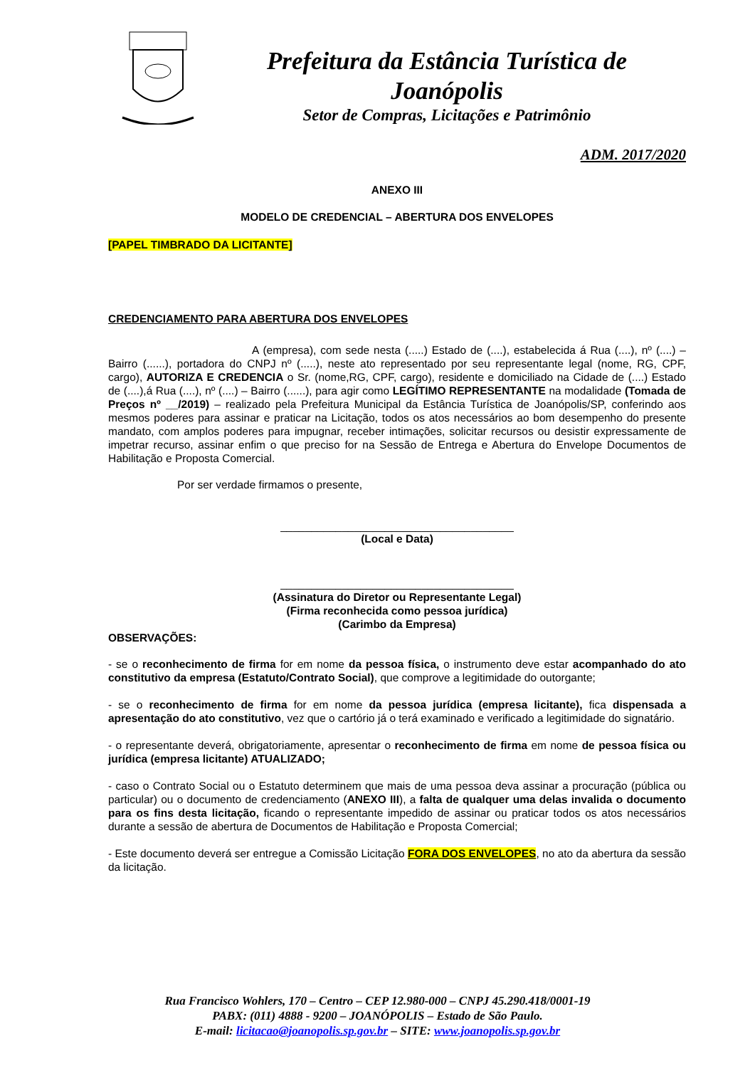Prefeitura da Estância Turística de Joanópolis
Setor de Compras, Licitações e Patrimônio
ADM. 2017/2020
ANEXO III
MODELO DE CREDENCIAL – ABERTURA DOS ENVELOPES
[PAPEL TIMBRADO DA LICITANTE]
CREDENCIAMENTO PARA ABERTURA DOS ENVELOPES
A (empresa), com sede nesta (.....) Estado de (....), estabelecida á Rua (....), nº (....) – Bairro (......), portadora do CNPJ nº (.....), neste ato representado por seu representante legal (nome, RG, CPF, cargo), AUTORIZA E CREDENCIA o Sr. (nome,RG, CPF, cargo), residente e domiciliado na Cidade de (....) Estado de (....),á Rua (....), nº (....) – Bairro (......), para agir como LEGÍTIMO REPRESENTANTE na modalidade (Tomada de Preços nº __/2019) – realizado pela Prefeitura Municipal da Estância Turística de Joanópolis/SP, conferindo aos mesmos poderes para assinar e praticar na Licitação, todos os atos necessários ao bom desempenho do presente mandato, com amplos poderes para impugnar, receber intimações, solicitar recursos ou desistir expressamente de impetrar recurso, assinar enfim o que preciso for na Sessão de Entrega e Abertura do Envelope Documentos de Habilitação e Proposta Comercial.
Por ser verdade firmamos o presente,
______________________________________
(Local e Data)
______________________________________
(Assinatura do Diretor ou Representante Legal)
(Firma reconhecida como pessoa jurídica)
(Carimbo da Empresa)
OBSERVAÇÕES:
- se o reconhecimento de firma for em nome da pessoa física, o instrumento deve estar acompanhado do ato constitutivo da empresa (Estatuto/Contrato Social), que comprove a legitimidade do outorgante;
- se o reconhecimento de firma for em nome da pessoa jurídica (empresa licitante), fica dispensada a apresentação do ato constitutivo, vez que o cartório já o terá examinado e verificado a legitimidade do signatário.
- o representante deverá, obrigatoriamente, apresentar o reconhecimento de firma em nome de pessoa física ou jurídica (empresa licitante) ATUALIZADO;
- caso o Contrato Social ou o Estatuto determinem que mais de uma pessoa deva assinar a procuração (pública ou particular) ou o documento de credenciamento (ANEXO III), a falta de qualquer uma delas invalida o documento para os fins desta licitação, ficando o representante impedido de assinar ou praticar todos os atos necessários durante a sessão de abertura de Documentos de Habilitação e Proposta Comercial;
- Este documento deverá ser entregue a Comissão Licitação FORA DOS ENVELOPES, no ato da abertura da sessão da licitação.
Rua Francisco Wohlers, 170 – Centro – CEP 12.980-000 – CNPJ 45.290.418/0001-19
PABX: (011) 4888 - 9200 – JOANÓPOLIS – Estado de São Paulo.
E-mail: licitacao@joanopolis.sp.gov.br – SITE: www.joanopolis.sp.gov.br